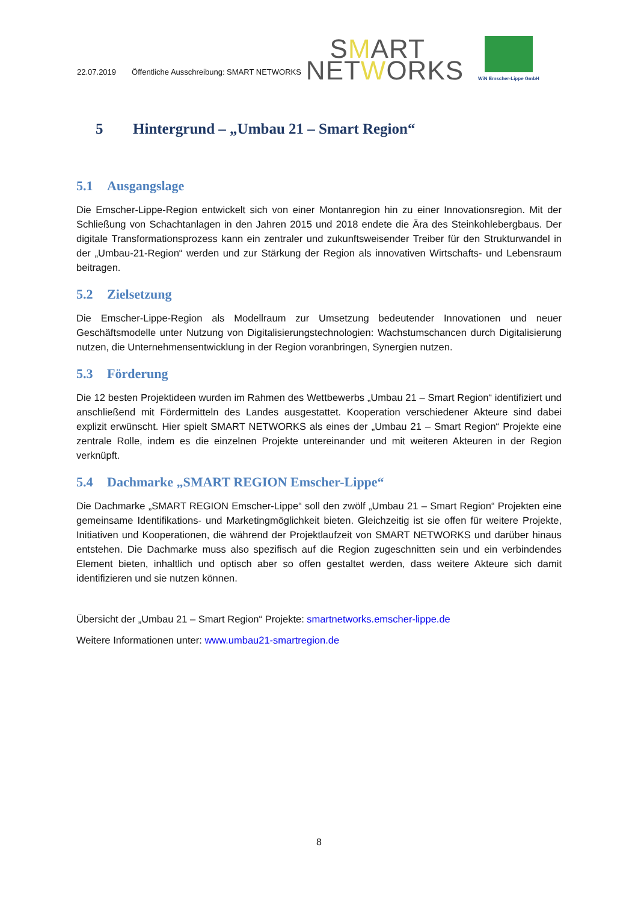22.07.2019 Öffentliche Ausschreibung: SMART NETWORKS
SMART
NETWORKS
WiN Emscher-Lippe GmbH
5 Hintergrund – „Umbau 21 – Smart Region“
5.1 Ausgangslage
Die Emscher-Lippe-Region entwickelt sich von einer Montanregion hin zu einer Innovationsregion. Mit der Schließung von Schachtanlagen in den Jahren 2015 und 2018 endete die Ära des Steinkohlebergbaus. Der digitale Transformationsprozess kann ein zentraler und zukunftsweisender Treiber für den Strukturwandel in der „Umbau-21-Region“ werden und zur Stärkung der Region als innovativen Wirtschafts- und Lebensraum beitragen.
5.2 Zielsetzung
Die Emscher-Lippe-Region als Modellraum zur Umsetzung bedeutender Innovationen und neuer Geschäftsmodelle unter Nutzung von Digitalisierungstechnologien: Wachstumschancen durch Digitalisierung nutzen, die Unternehmensentwicklung in der Region voranbringen, Synergien nutzen.
5.3 Förderung
Die 12 besten Projektideen wurden im Rahmen des Wettbewerbs „Umbau 21 – Smart Region“ identifiziert und anschließend mit Fördermitteln des Landes ausgestattet. Kooperation verschiedener Akteure sind dabei explizit erwünscht. Hier spielt SMART NETWORKS als eines der „Umbau 21 – Smart Region“ Projekte eine zentrale Rolle, indem es die einzelnen Projekte untereinander und mit weiteren Akteuren in der Region verknüpft.
5.4 Dachmarke „SMART REGION Emscher-Lippe“
Die Dachmarke „SMART REGION Emscher-Lippe“ soll den zwölf „Umbau 21 – Smart Region“ Projekten eine gemeinsame Identifikations- und Marketingmöglichkeit bieten. Gleichzeitig ist sie offen für weitere Projekte, Initiativen und Kooperationen, die während der Projektlaufzeit von SMART NETWORKS und darüber hinaus entstehen. Die Dachmarke muss also spezifisch auf die Region zugeschnitten sein und ein verbindendes Element bieten, inhaltlich und optisch aber so offen gestaltet werden, dass weitere Akteure sich damit identifizieren und sie nutzen können.
Übersicht der „Umbau 21 – Smart Region“ Projekte: smartnetworks.emscher-lippe.de
Weitere Informationen unter: www.umbau21-smartregion.de
8